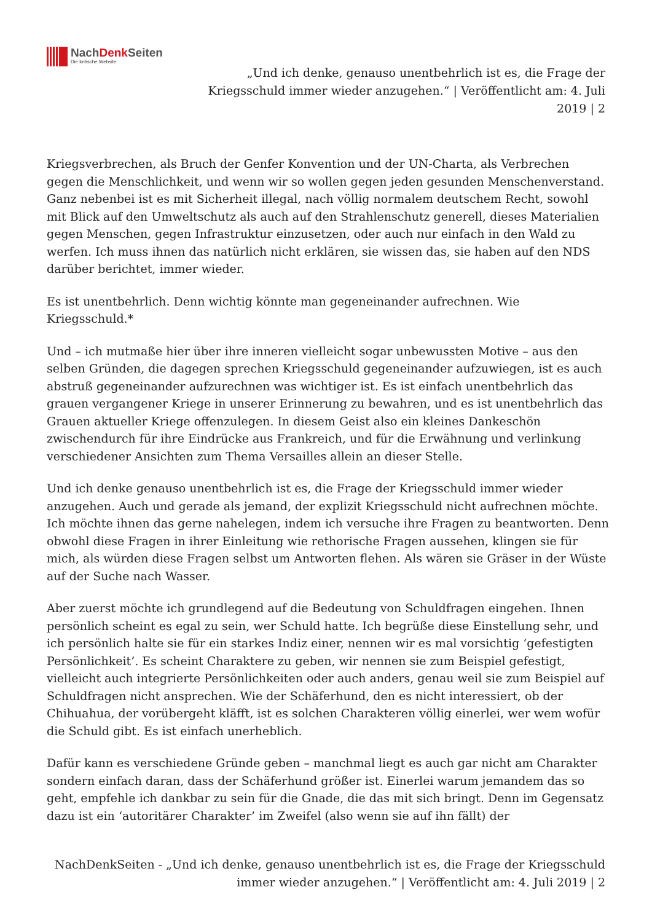NachDenk Seiten
Die kritische Website
„Und ich denke, genauso unentbehrlich ist es, die Frage der Kriegsschuld immer wieder anzugehen.“ | Veröffentlicht am: 4. Juli 2019 | 2
Kriegsverbrechen, als Bruch der Genfer Konvention und der UN-Charta, als Verbrechen gegen die Menschlichkeit, und wenn wir so wollen gegen jeden gesunden Menschenverstand. Ganz nebenbei ist es mit Sicherheit illegal, nach völlig normalem deutschem Recht, sowohl mit Blick auf den Umweltschutz als auch auf den Strahlenschutz generell, dieses Materialien gegen Menschen, gegen Infrastruktur einzusetzen, oder auch nur einfach in den Wald zu werfen. Ich muss ihnen das natürlich nicht erklären, sie wissen das, sie haben auf den NDS darüber berichtet, immer wieder.
Es ist unentbehrlich. Denn wichtig könnte man gegeneinander aufrechnen. Wie Kriegsschuld.*
Und – ich mutmaße hier über ihre inneren vielleicht sogar unbewussten Motive – aus den selben Gründen, die dagegen sprechen Kriegsschuld gegeneinander aufzuwiegen, ist es auch abstruß gegeneinander aufzurechnen was wichtiger ist. Es ist einfach unentbehrlich das grauen vergangener Kriege in unserer Erinnerung zu bewahren, und es ist unentbehrlich das Grauen aktueller Kriege offenzulegen. In diesem Geist also ein kleines Dankeschön zwischendurch für ihre Eindrücke aus Frankreich, und für die Erwähnung und verlinkung verschiedener Ansichten zum Thema Versailles allein an dieser Stelle.
Und ich denke genauso unentbehrlich ist es, die Frage der Kriegsschuld immer wieder anzugehen. Auch und gerade als jemand, der explizit Kriegsschuld nicht aufrechnen möchte. Ich möchte ihnen das gerne nahelegen, indem ich versuche ihre Fragen zu beantworten. Denn obwohl diese Fragen in ihrer Einleitung wie rethorische Fragen aussehen, klingen sie für mich, als würden diese Fragen selbst um Antworten flehen. Als wären sie Gräser in der Wüste auf der Suche nach Wasser.
Aber zuerst möchte ich grundlegend auf die Bedeutung von Schuldfragen eingehen. Ihnen persönlich scheint es egal zu sein, wer Schuld hatte. Ich begrüße diese Einstellung sehr, und ich persönlich halte sie für ein starkes Indiz einer, nennen wir es mal vorsichtig ‘gefestigten Persönlichkeit’. Es scheint Charaktere zu geben, wir nennen sie zum Beispiel gefestigt, vielleicht auch integrierte Persönlichkeiten oder auch anders, genau weil sie zum Beispiel auf Schuldfragen nicht ansprechen. Wie der Schäferhund, den es nicht interessiert, ob der Chihuahua, der vorübergeht kläfft, ist es solchen Charakteren völlig einerlei, wer wem wofür die Schuld gibt. Es ist einfach unerheblich.
Dafür kann es verschiedene Gründe geben – manchmal liegt es auch gar nicht am Charakter sondern einfach daran, dass der Schäferhund größer ist. Einerlei warum jemandem das so geht, empfehle ich dankbar zu sein für die Gnade, die das mit sich bringt. Denn im Gegensatz dazu ist ein ‘autoritärer Charakter’ im Zweifel (also wenn sie auf ihn fällt) der
NachDenkSeiten - „Und ich denke, genauso unentbehrlich ist es, die Frage der Kriegsschuld immer wieder anzugehen.“ | Veröffentlicht am: 4. Juli 2019 | 2